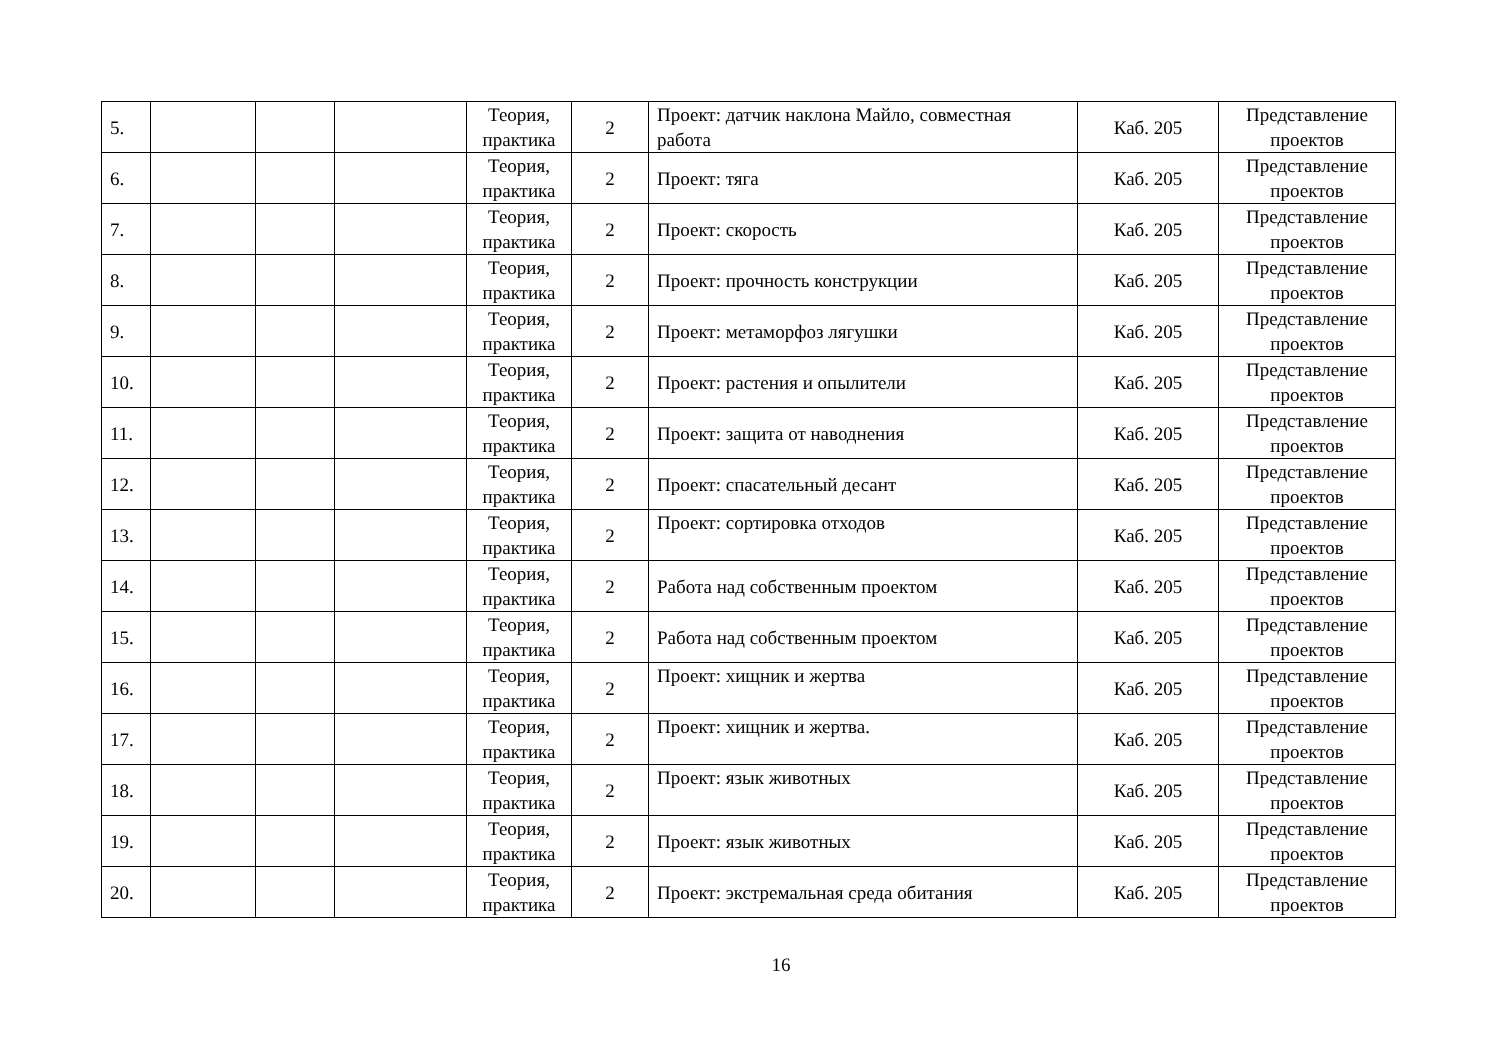| 5. | | | | Теория, практика | 2 | Проект: датчик наклона Майло, совместная работа | Каб. 205 | Представление проектов |
| 6. | | | | Теория, практика | 2 | Проект: тяга | Каб. 205 | Представление проектов |
| 7. | | | | Теория, практика | 2 | Проект: скорость | Каб. 205 | Представление проектов |
| 8. | | | | Теория, практика | 2 | Проект: прочность конструкции | Каб. 205 | Представление проектов |
| 9. | | | | Теория, практика | 2 | Проект: метаморфоз лягушки | Каб. 205 | Представление проектов |
| 10. | | | | Теория, практика | 2 | Проект: растения и опылители | Каб. 205 | Представление проектов |
| 11. | | | | Теория, практика | 2 | Проект: защита от наводнения | Каб. 205 | Представление проектов |
| 12. | | | | Теория, практика | 2 | Проект: спасательный десант | Каб. 205 | Представление проектов |
| 13. | | | | Теория, практика | 2 | Проект: сортировка отходов | Каб. 205 | Представление проектов |
| 14. | | | | Теория, практика | 2 | Работа над собственным проектом | Каб. 205 | Представление проектов |
| 15. | | | | Теория, практика | 2 | Работа над собственным проектом | Каб. 205 | Представление проектов |
| 16. | | | | Теория, практика | 2 | Проект: хищник и жертва | Каб. 205 | Представление проектов |
| 17. | | | | Теория, практика | 2 | Проект: хищник и жертва. | Каб. 205 | Представление проектов |
| 18. | | | | Теория, практика | 2 | Проект: язык животных | Каб. 205 | Представление проектов |
| 19. | | | | Теория, практика | 2 | Проект: язык животных | Каб. 205 | Представление проектов |
| 20. | | | | Теория, практика | 2 | Проект: экстремальная среда обитания | Каб. 205 | Представление проектов |
16